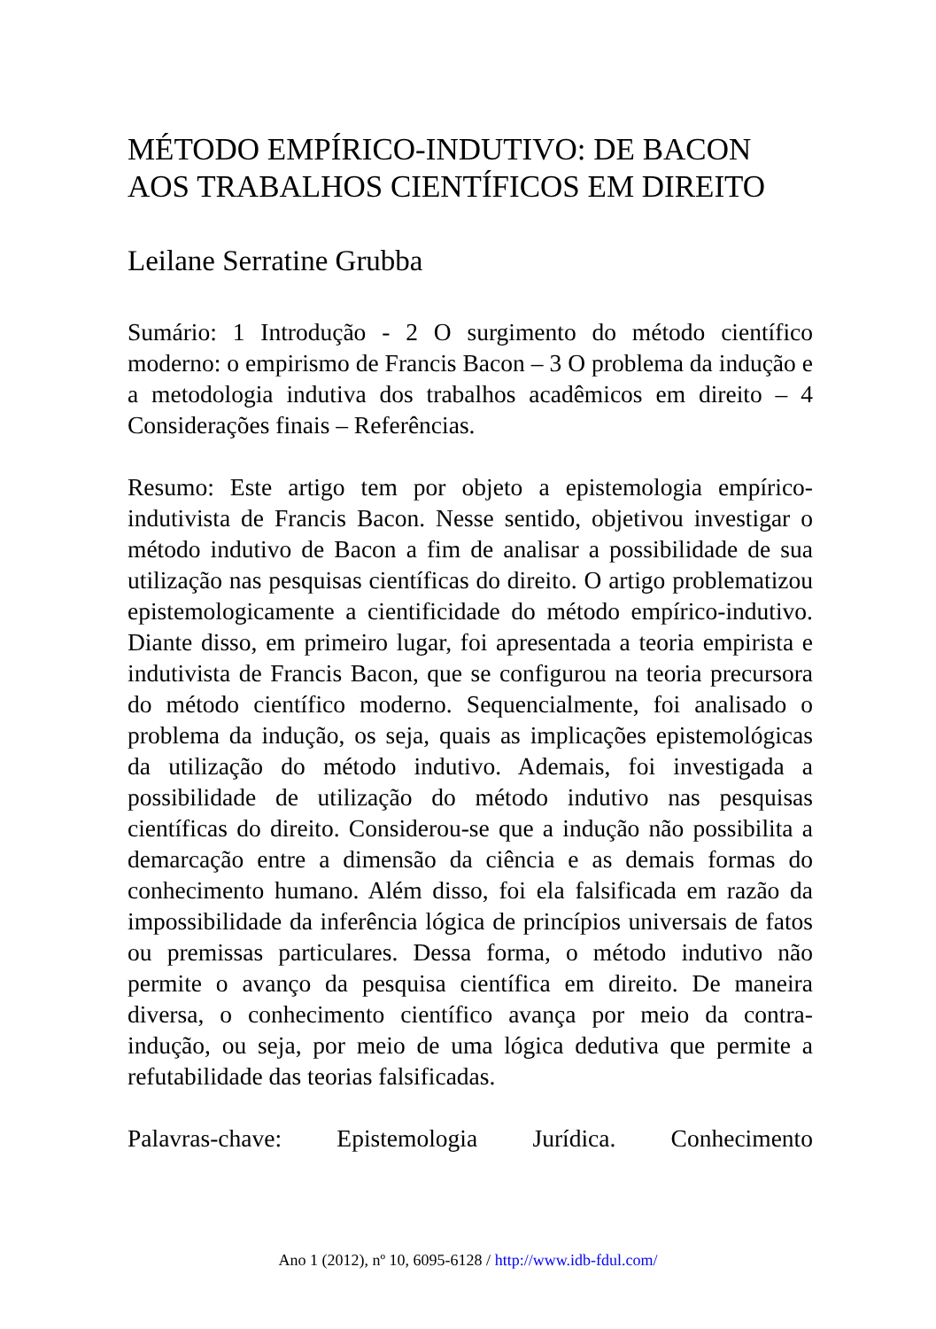MÉTODO EMPÍRICO-INDUTIVO: DE BACON AOS TRABALHOS CIENTÍFICOS EM DIREITO
Leilane Serratine Grubba
Sumário: 1 Introdução - 2 O surgimento do método científico moderno: o empirismo de Francis Bacon – 3 O problema da indução e a metodologia indutiva dos trabalhos acadêmicos em direito – 4 Considerações finais – Referências.
Resumo: Este artigo tem por objeto a epistemologia empírico-indutivista de Francis Bacon. Nesse sentido, objetivou investigar o método indutivo de Bacon a fim de analisar a possibilidade de sua utilização nas pesquisas científicas do direito. O artigo problematizou epistemologicamente a cientificidade do método empírico-indutivo. Diante disso, em primeiro lugar, foi apresentada a teoria empirista e indutivista de Francis Bacon, que se configurou na teoria precursora do método científico moderno. Sequencialmente, foi analisado o problema da indução, os seja, quais as implicações epistemológicas da utilização do método indutivo. Ademais, foi investigada a possibilidade de utilização do método indutivo nas pesquisas científicas do direito. Considerou-se que a indução não possibilita a demarcação entre a dimensão da ciência e as demais formas do conhecimento humano. Além disso, foi ela falsificada em razão da impossibilidade da inferência lógica de princípios universais de fatos ou premissas particulares. Dessa forma, o método indutivo não permite o avanço da pesquisa científica em direito. De maneira diversa, o conhecimento científico avança por meio da contra-indução, ou seja, por meio de uma lógica dedutiva que permite a refutabilidade das teorias falsificadas.
Palavras-chave: Epistemologia Jurídica. Conhecimento
Ano 1 (2012), nº 10, 6095-6128 / http://www.idb-fdul.com/